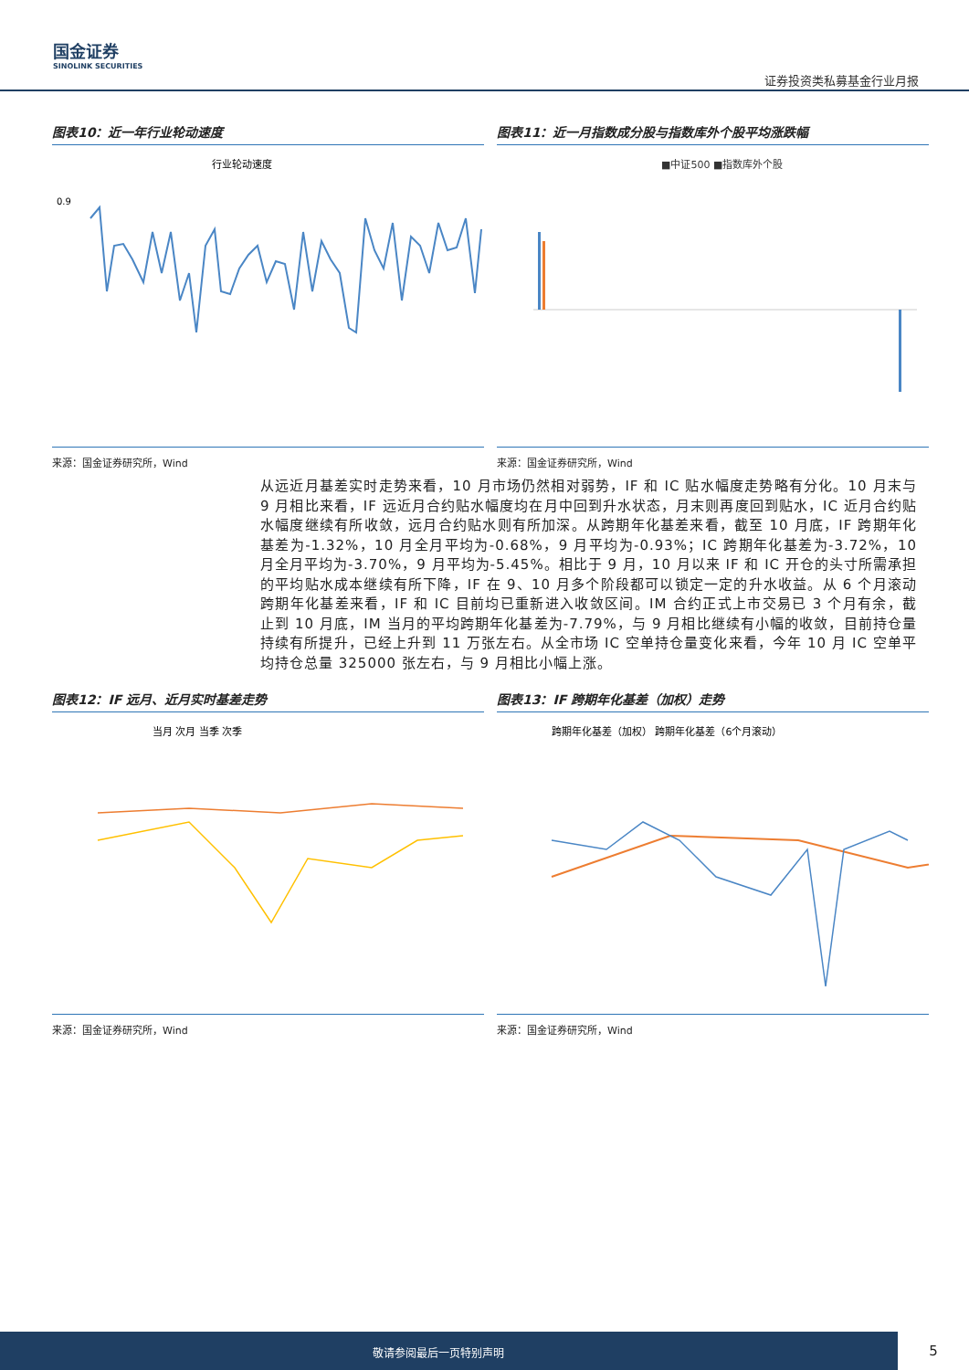国金证券
SINOLINK SECURITIES
证券投资类私募基金行业月报
图表10：近一年行业轮动速度
行业轮动速度
0.9
来源：国金证券研究所，Wind
图表11：近一月指数成分股与指数库外个股平均涨跌幅
■中证500 ■指数库外个股
来源：国金证券研究所，Wind
从远近月基差实时走势来看，10 月市场仍然相对弱势，IF 和 IC 贴水幅度走势略有分化。10 月末与 9 月相比来看，IF 远近月合约贴水幅度均在月中回到升水状态，月末则再度回到贴水，IC 近月合约贴水幅度继续有所收敛，远月合约贴水则有所加深。从跨期年化基差来看，截至 10 月底，IF 跨期年化基差为-1.32%，10 月全月平均为-0.68%，9 月平均为-0.93%；IC 跨期年化基差为-3.72%，10 月全月平均为-3.70%，9 月平均为-5.45%。相比于 9 月，10 月以来 IF 和 IC 开仓的头寸所需承担的平均贴水成本继续有所下降，IF 在 9、10 月多个阶段都可以锁定一定的升水收益。从 6 个月滚动跨期年化基差来看，IF 和 IC 目前均已重新进入收敛区间。IM 合约正式上市交易已 3 个月有余，截止到 10 月底，IM 当月的平均跨期年化基差为-7.79%，与 9 月相比继续有小幅的收敛，目前持仓量持续有所提升，已经上升到 11 万张左右。从全市场 IC 空单持仓量变化来看，今年 10 月 IC 空单平均持仓总量 325000 张左右，与 9 月相比小幅上涨。
图表12：IF 远月、近月实时基差走势
当月 次月 当季 次季
来源：国金证券研究所，Wind
图表13：IF 跨期年化基差（加权）走势
跨期年化基差（加权） 跨期年化基差（6个月滚动）
来源：国金证券研究所，Wind
敬请参阅最后一页特别声明
5